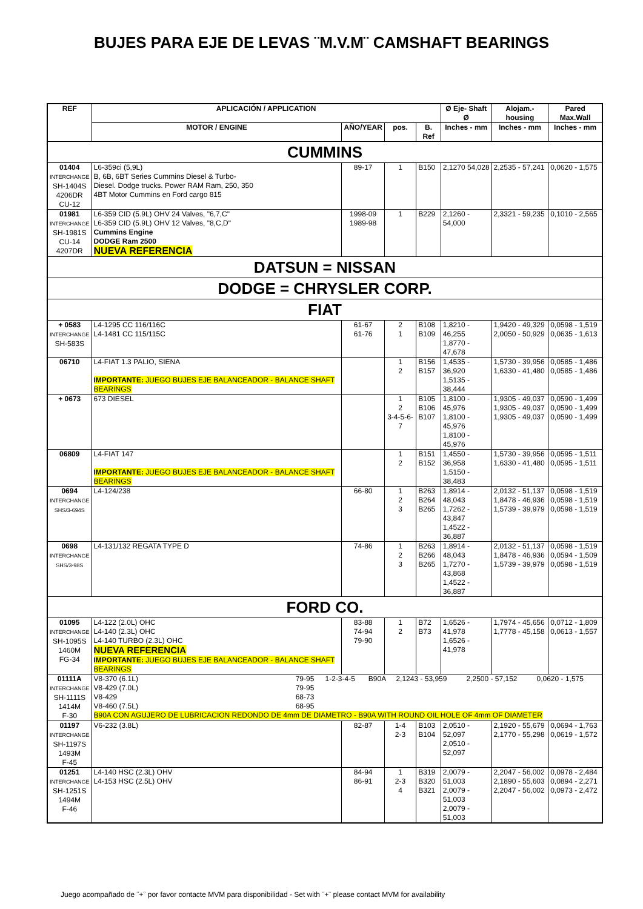BUJES PARA EJE DE LEVAS ¨M.V.M¨ CAMSHAFT BEARINGS
| REF | APLICACIÓN / APPLICATION | | | | Ø Eje- Shaft Ø | Alojam.-housing | Pared Max.Wall |
| --- | --- | --- | --- | --- | --- | --- | --- |
| | MOTOR / ENGINE | AÑO/YEAR | pos. | B. Ref | Inches - mm | Inches - mm | Inches - mm |
| CUMMINS | | | | | | | |
| 01404 INTERCHANGE SH-1404S 4206DR CU-12 | L6-359ci (5,9L) B, 6B, 6BT Series Cummins Diesel & Turbo- Diesel. Dodge trucks. Power RAM Ram, 250, 350 4BT Motor Cummins en Ford cargo 815 | 89-17 | 1 | B150 | 2,1270 54,028 | 2,2535 - 57,241 | 0,0620 - 1,575 |
| 01981 INTERCHANGE SH-1981S CU-14 4207DR | L6-359 CID (5.9L) OHV 24 Valves, "6,7,C" L6-359 CID (5.9L) OHV 12 Valves, "8,C,D" Cummins Engine DODGE Ram 2500 NUEVA REFERENCIA | 1998-09 1989-98 | 1 | B229 | 2,1260 - 54,000 | 2,3321 - 59,235 | 0,1010 - 2,565 |
| DATSUN = NISSAN | | | | | | | |
| DODGE = CHRYSLER CORP. | | | | | | | |
| FIAT | | | | | | | |
| + 0583 INTERCHANGE SH-583S | L4-1295 CC 116/116C L4-1481 CC 115/115C | 61-67 61-76 | 2 1 | B108 B109 | 1,8210 - 46,255 1,8770 - 47,678 | 1,9420 - 49,329 2,0050 - 50,929 | 0,0598 - 1,519 0,0635 - 1,613 |
| 06710 | L4-FIAT 1.3 PALIO, SIENA IMPORTANTE: JUEGO BUJES EJE BALANCEADOR - BALANCE SHAFT BEARINGS | | 1 2 | B156 B157 | 1,4535 - 36,920 1,5135 - 38,444 | 1,5730 - 39,956 1,6330 - 41,480 | 0,0585 - 1,486 0,0585 - 1,486 |
| + 0673 | 673 DIESEL | | 1 2 3-4-5-6-7 | B105 B106 B107 | 1,8100 - 45,976 1,8100 - 45,976 1,8100 - 45,976 | 1,9305 - 49,037 1,9305 - 49,037 1,9305 - 49,037 | 0,0590 - 1,499 0,0590 - 1,499 0,0590 - 1,499 |
| 06809 | L4-FIAT 147 IMPORTANTE: JUEGO BUJES EJE BALANCEADOR - BALANCE SHAFT BEARINGS | | 1 2 | B151 B152 | 1,4550 - 36,958 1,5150 - 38,483 | 1,5730 - 39,956 1,6330 - 41,480 | 0,0595 - 1,511 0,0595 - 1,511 |
| 0694 INTERCHANGE SHS/3-694S | L4-124/238 | 66-80 | 1 2 3 | B263 B264 B265 | 1,8914 - 48,043 1,7262 - 43,847 1,4522 - 36,887 | 2,0132 - 51,137 1,8478 - 46,936 1,5739 - 39,979 | 0,0598 - 1,519 0,0598 - 1,519 0,0598 - 1,519 |
| 0698 INTERCHANGE SHS/3-98S | L4-131/132 REGATA TYPE D | 74-86 | 1 2 3 | B263 B266 B265 | 1,8914 - 48,043 1,7270 - 43,868 1,4522 - 36,887 | 2,0132 - 51,137 1,8478 - 46,936 1,5739 - 39,979 | 0,0598 - 1,519 0,0594 - 1,509 0,0598 - 1,519 |
| FORD CO. | | | | | | | |
| 01095 INTERCHANGE SH-1095S 1460M FG-34 | L4-122 (2.0L) OHC L4-140 (2.3L) OHC L4-140 TURBO (2.3L) OHC NUEVA REFERENCIA IMPORTANTE: JUEGO BUJES EJE BALANCEADOR - BALANCE SHAFT BEARINGS | 83-88 74-94 79-90 | 1 2 | B72 B73 | 1,6526 - 41,978 1,6526 - 41,978 | 1,7974 - 45,656 1,7778 - 45,158 | 0,0712 - 1,809 0,0613 - 1,557 |
| 01111A INTERCHANGE SH-1111S 1414M F-30 | / V8-370 (6.1L) V8-429 (7.0L) V8-429 V8-460 (7.5L) / 79-95 79-95 68-73 68-95 / 1-2-3-4-5 / B90A / 2,1243 - 53,959 / 2,2500 - 57,152 / 0,0620 - 1,575 / B90A CON AGUJERO DE LUBRICACION REDONDO DE 4mm DE DIAMETRO - B90A WITH ROUND OIL HOLE OF 4mm OF DIAMETER | | | | | | |
| 01197 INTERCHANGE SH-1197S 1493M F-45 | V6-232 (3.8L) | 82-87 | 1-4 2-3 | B103 B104 | 2,0510 - 52,097 2,0510 - 52,097 | 2,1920 - 55,679 2,1770 - 55,298 | 0,0694 - 1,763 0,0619 - 1,572 |
| 01251 INTERCHANGE SH-1251S 1494M F-46 | L4-140 HSC (2.3L) OHV L4-153 HSC (2.5L) OHV | 84-94 86-91 | 1 2-3 4 | B319 B320 B321 | 2,0079 - 51,003 2,0079 - 51,003 2,0079 - 51,003 | 2,2047 - 56,002 2,1890 - 55,603 2,2047 - 56,002 | 0,0978 - 2,484 0,0894 - 2,271 0,0973 - 2,472 |
Juego acompañado de ¨+¨ por favor contacte MVM para disponibilidad - Set with ¨+¨ please contact MVM for availability